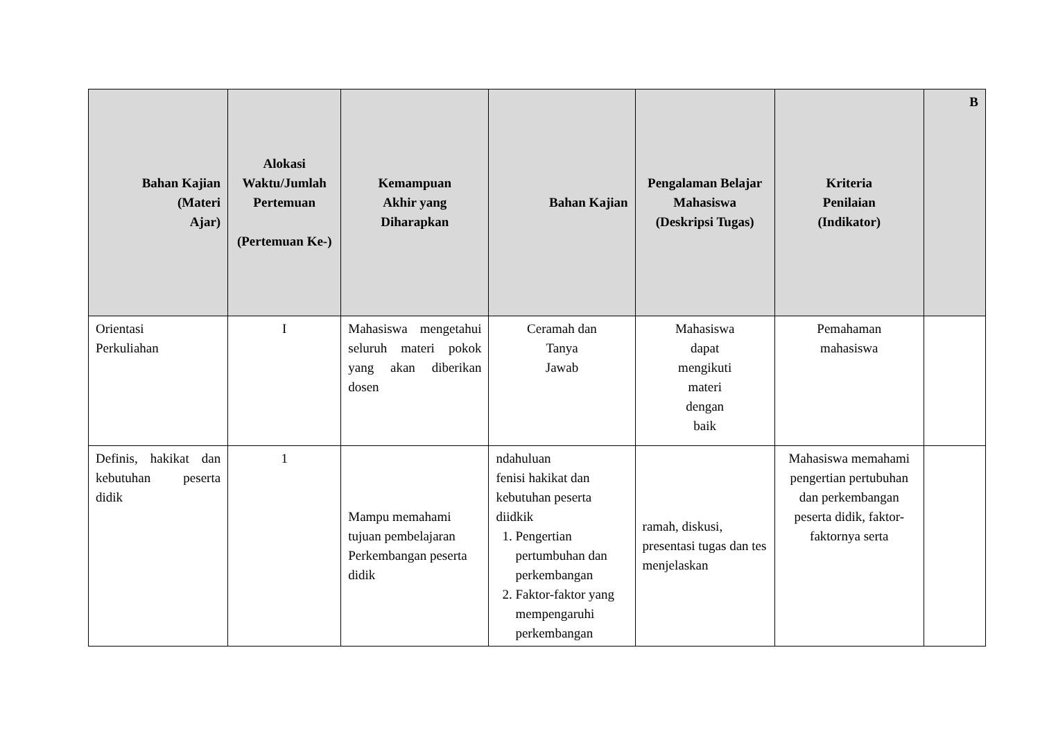| Bahan Kajian (Materi Ajar) | Alokasi Waktu/Jumlah Pertemuan (Pertemuan Ke-) | Kemampuan Akhir yang Diharapkan | Bahan Kajian | Pengalaman Belajar Mahasiswa (Deskripsi Tugas) | Kriteria Penilaian (Indikator) | B |
| --- | --- | --- | --- | --- | --- | --- |
| Orientasi Perkuliahan | I | Mahasiswa mengetahui seluruh materi pokok yang akan diberikan dosen | Ceramah dan Tanya Jawab | Mahasiswa dapat mengikuti materi dengan baik | Pemahaman mahasiswa | |
| Definis, hakikat dan kebutuhan peserta didik | 1 | Mampu memahami tujuan pembelajaran Perkembangan peserta didik | ndahuluan fenisi hakikat dan kebutuhan peserta diidkik 1. Pengertian pertumbuhan dan perkembangan 2. Faktor-faktor yang mempengaruhi perkembangan | ramah, diskusi, presentasi tugas dan tes menjelaskan | Mahasiswa memahami pengertian pertubuhan dan perkembangan peserta didik, faktor-faktornya serta | |